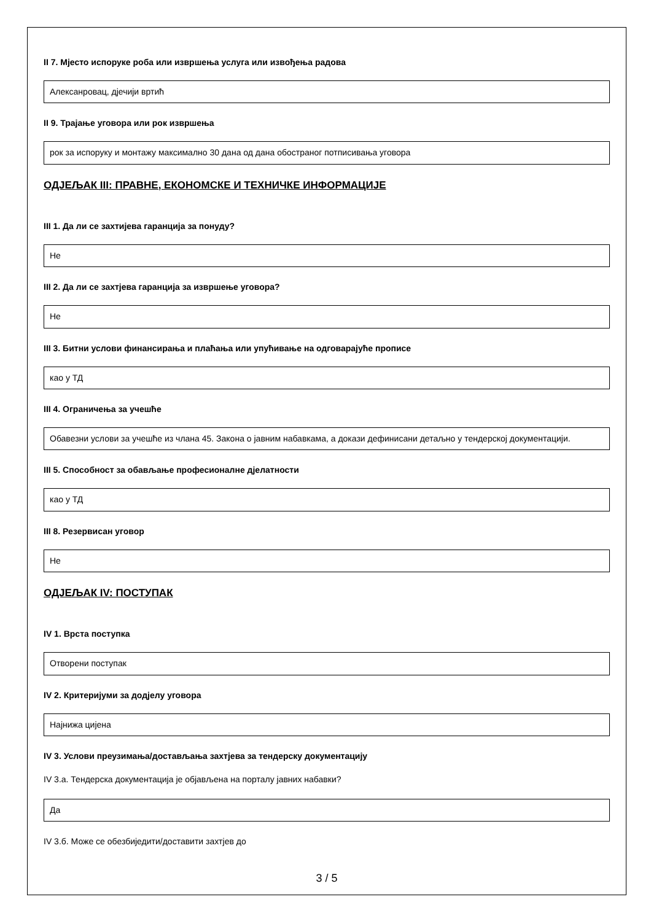II 7. Мјесто испоруке роба или извршења услуга или извођења радова
Алексанровац, дјечији вртић
II 9. Трајање уговора или рок извршења
рок за испоруку и монтажу максимално 30 дана од дана обостраног потписивања уговора
ОДЈЕЉАК III: ПРАВНЕ, ЕКОНОМСКЕ И ТЕХНИЧКЕ ИНФОРМАЦИЈЕ
III 1. Да ли се захтијева гаранција за понуду?
Не
III 2. Да ли се захтјева гаранција за извршење уговора?
Не
III 3. Битни услови финансирања и плаћања или упућивање на одговарајуће прописе
као у ТД
III 4. Ограничења за учешће
Обавезни услови за учешће из члана 45. Закона о јавним набавкама, а докази дефинисани детаљно у тендерској документацији.
III 5. Способност за обављање професионалне дјелатности
као у ТД
III 8. Резервисан уговор
Не
ОДЈЕЉАК IV: ПОСТУПАК
IV 1. Врста поступка
Отворени поступак
IV 2. Критеријуми за додјелу уговора
Најнижа цијена
IV 3. Услови преузимања/достављања захтјева за тендерску документацију
IV 3.а. Тендерска документација је објављена на порталу јавних набавки?
Да
IV 3.б. Може се обезбиједити/доставити захтјев до
3 / 5